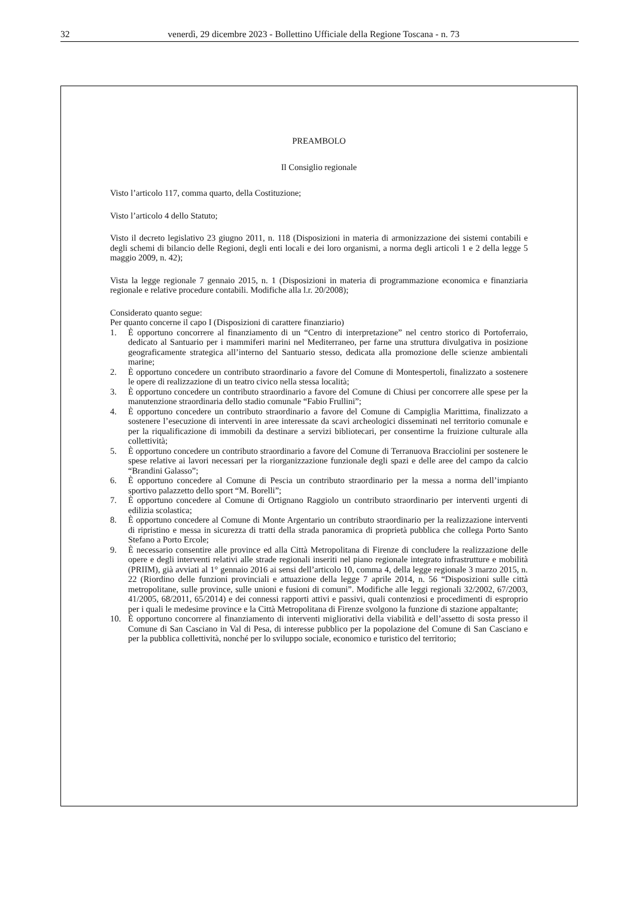32 venerdì, 29 dicembre 2023 - Bollettino Ufficiale della Regione Toscana - n. 73
PREAMBOLO
Il Consiglio regionale
Visto l’articolo 117, comma quarto, della Costituzione;
Visto l’articolo 4 dello Statuto;
Visto il decreto legislativo 23 giugno 2011, n. 118 (Disposizioni in materia di armonizzazione dei sistemi contabili e degli schemi di bilancio delle Regioni, degli enti locali e dei loro organismi, a norma degli articoli 1 e 2 della legge 5 maggio 2009, n. 42);
Vista la legge regionale 7 gennaio 2015, n. 1 (Disposizioni in materia di programmazione economica e finanziaria regionale e relative procedure contabili. Modifiche alla l.r. 20/2008);
Considerato quanto segue:
Per quanto concerne il capo I (Disposizioni di carattere finanziario)
1. È opportuno concorrere al finanziamento di un “Centro di interpretazione” nel centro storico di Portoferraio, dedicato al Santuario per i mammiferi marini nel Mediterraneo, per farne una struttura divulgativa in posizione geograficamente strategica all’interno del Santuario stesso, dedicata alla promozione delle scienze ambientali marine;
2. È opportuno concedere un contributo straordinario a favore del Comune di Montespertoli, finalizzato a sostenere le opere di realizzazione di un teatro civico nella stessa località;
3. È opportuno concedere un contributo straordinario a favore del Comune di Chiusi per concorrere alle spese per la manutenzione straordinaria dello stadio comunale “Fabio Frullini”;
4. È opportuno concedere un contributo straordinario a favore del Comune di Campiglia Marittima, finalizzato a sostenere l’esecuzione di interventi in aree interessate da scavi archeologici disseminati nel territorio comunale e per la riqualificazione di immobili da destinare a servizi bibliotecari, per consentirne la fruizione culturale alla collettività;
5. È opportuno concedere un contributo straordinario a favore del Comune di Terranuova Bracciolini per sostenere le spese relative ai lavori necessari per la riorganizzazione funzionale degli spazi e delle aree del campo da calcio “Brandini Galasso”;
6. È opportuno concedere al Comune di Pescia un contributo straordinario per la messa a norma dell’impianto sportivo palazzetto dello sport “M. Borelli”;
7. È opportuno concedere al Comune di Ortignano Raggiolo un contributo straordinario per interventi urgenti di edilizia scolastica;
8. È opportuno concedere al Comune di Monte Argentario un contributo straordinario per la realizzazione interventi di ripristino e messa in sicurezza di tratti della strada panoramica di proprietà pubblica che collega Porto Santo Stefano a Porto Ercole;
9. È necessario consentire alle province ed alla Città Metropolitana di Firenze di concludere la realizzazione delle opere e degli interventi relativi alle strade regionali inseriti nel piano regionale integrato infrastrutture e mobilità (PRIIM), già avviati al 1° gennaio 2016 ai sensi dell’articolo 10, comma 4, della legge regionale 3 marzo 2015, n. 22 (Riordino delle funzioni provinciali e attuazione della legge 7 aprile 2014, n. 56 “Disposizioni sulle città metropolitane, sulle province, sulle unioni e fusioni di comuni”. Modifiche alle leggi regionali 32/2002, 67/2003, 41/2005, 68/2011, 65/2014) e dei connessi rapporti attivi e passivi, quali contenziosi e procedimenti di esproprio per i quali le medesime province e la Città Metropolitana di Firenze svolgono la funzione di stazione appaltante;
10. È opportuno concorrere al finanziamento di interventi migliorativi della viabilità e dell’assetto di sosta presso il Comune di San Casciano in Val di Pesa, di interesse pubblico per la popolazione del Comune di San Casciano e per la pubblica collettività, nonché per lo sviluppo sociale, economico e turistico del territorio;